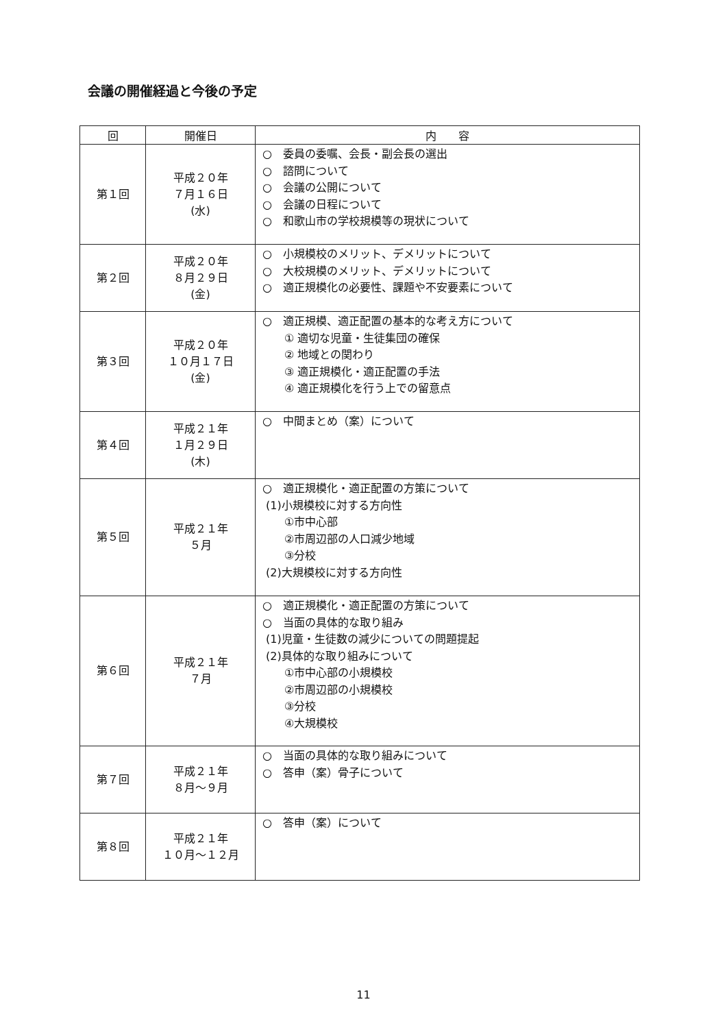会議の開催経過と今後の予定
| 回 | 開催日 | 内 容 |
| --- | --- | --- |
| 第１回 | 平成２０年 ７月１６日 (水) | ○ 委員の委嘱、会長・副会長の選出 ○ 諮問について ○ 会議の公開について ○ 会議の日程について ○ 和歌山市の学校規模等の現状について |
| 第２回 | 平成２０年 ８月２９日 (金) | ○ 小規模校のメリット、デメリットについて ○ 大校規模のメリット、デメリットについて ○ 適正規模化の必要性、課題や不安要素について |
| 第３回 | 平成２０年 １０月１７日 (金) | ○ 適正規模、適正配置の基本的な考え方について ① 適切な児童・生徒集団の確保 ② 地域との関わり ③ 適正規模化・適正配置の手法 ④ 適正規模化を行う上での留意点 |
| 第４回 | 平成２１年 １月２９日 (木) | ○ 中間まとめ（案）について |
| 第５回 | 平成２１年 ５月 | ○ 適正規模化・適正配置の方策について (1)小規模校に対する方向性 ①市中心部 ②市周辺部の人口減少地域 ③分校 (2)大規模校に対する方向性 |
| 第６回 | 平成２１年 ７月 | ○ 適正規模化・適正配置の方策について ○ 当面の具体的な取り組み (1)児童・生徒数の減少についての問題提起 (2)具体的な取り組みについて ①市中心部の小規模校 ②市周辺部の小規模校 ③分校 ④大規模校 |
| 第７回 | 平成２１年 ８月～９月 | ○ 当面の具体的な取り組みについて ○ 答申（案）骨子について |
| 第８回 | 平成２１年 １０月～１２月 | ○ 答申（案）について |
11